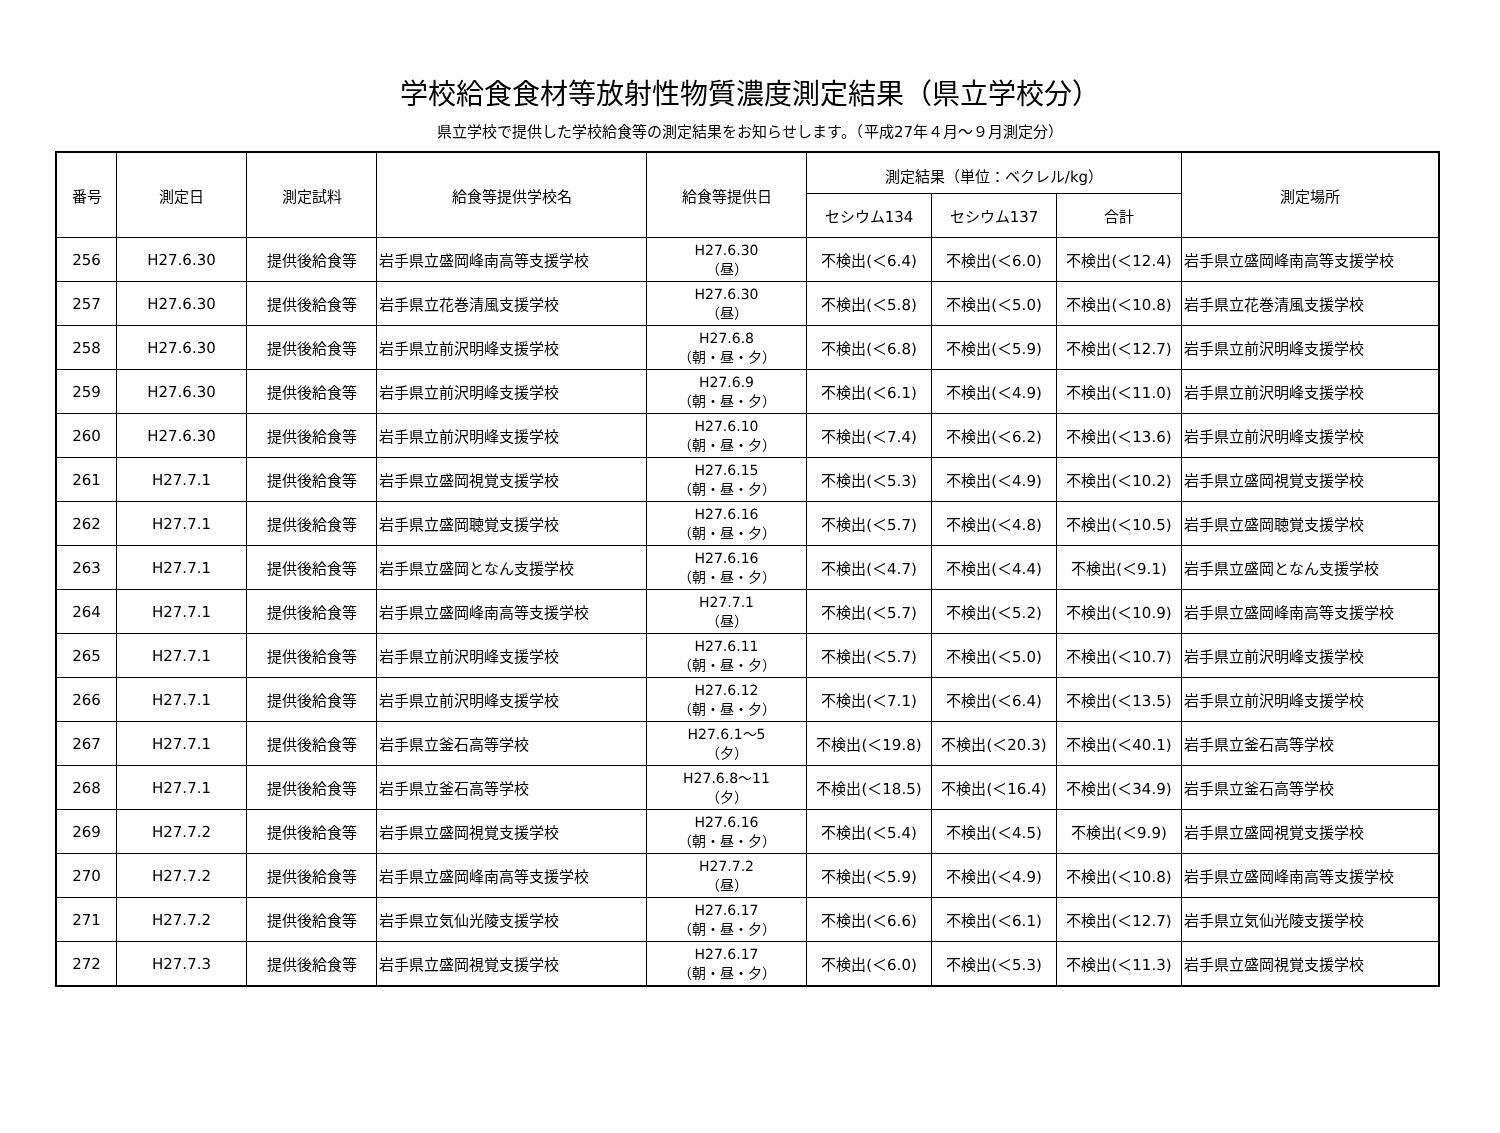学校給食食材等放射性物質濃度測定結果（県立学校分）
県立学校で提供した学校給食等の測定結果をお知らせします。（平成27年４月～９月測定分）
| 番号 | 測定日 | 測定試料 | 給食等提供学校名 | 給食等提供日 | 測定結果（単位：ベクレル/kg） | | | 測定場所 |
| --- | --- | --- | --- | --- | --- | --- | --- | --- |
| | | | | | セシウム134 | セシウム137 | 合計 | |
| 256 | H27.6.30 | 提供後給食等 | 岩手県立盛岡峰南高等支援学校 | H27.6.30 （昼） | 不検出(＜6.4) | 不検出(＜6.0) | 不検出(＜12.4) | 岩手県立盛岡峰南高等支援学校 |
| 257 | H27.6.30 | 提供後給食等 | 岩手県立花巻清風支援学校 | H27.6.30 （昼） | 不検出(＜5.8) | 不検出(＜5.0) | 不検出(＜10.8) | 岩手県立花巻清風支援学校 |
| 258 | H27.6.30 | 提供後給食等 | 岩手県立前沢明峰支援学校 | H27.6.8 （朝・昼・夕） | 不検出(＜6.8) | 不検出(＜5.9) | 不検出(＜12.7) | 岩手県立前沢明峰支援学校 |
| 259 | H27.6.30 | 提供後給食等 | 岩手県立前沢明峰支援学校 | H27.6.9 （朝・昼・夕） | 不検出(＜6.1) | 不検出(＜4.9) | 不検出(＜11.0) | 岩手県立前沢明峰支援学校 |
| 260 | H27.6.30 | 提供後給食等 | 岩手県立前沢明峰支援学校 | H27.6.10 （朝・昼・夕） | 不検出(＜7.4) | 不検出(＜6.2) | 不検出(＜13.6) | 岩手県立前沢明峰支援学校 |
| 261 | H27.7.1 | 提供後給食等 | 岩手県立盛岡視覚支援学校 | H27.6.15 （朝・昼・夕） | 不検出(＜5.3) | 不検出(＜4.9) | 不検出(＜10.2) | 岩手県立盛岡視覚支援学校 |
| 262 | H27.7.1 | 提供後給食等 | 岩手県立盛岡聴覚支援学校 | H27.6.16 （朝・昼・夕） | 不検出(＜5.7) | 不検出(＜4.8) | 不検出(＜10.5) | 岩手県立盛岡聴覚支援学校 |
| 263 | H27.7.1 | 提供後給食等 | 岩手県立盛岡となん支援学校 | H27.6.16 （朝・昼・夕） | 不検出(＜4.7) | 不検出(＜4.4) | 不検出(＜9.1) | 岩手県立盛岡となん支援学校 |
| 264 | H27.7.1 | 提供後給食等 | 岩手県立盛岡峰南高等支援学校 | H27.7.1 （昼） | 不検出(＜5.7) | 不検出(＜5.2) | 不検出(＜10.9) | 岩手県立盛岡峰南高等支援学校 |
| 265 | H27.7.1 | 提供後給食等 | 岩手県立前沢明峰支援学校 | H27.6.11 （朝・昼・夕） | 不検出(＜5.7) | 不検出(＜5.0) | 不検出(＜10.7) | 岩手県立前沢明峰支援学校 |
| 266 | H27.7.1 | 提供後給食等 | 岩手県立前沢明峰支援学校 | H27.6.12 （朝・昼・夕） | 不検出(＜7.1) | 不検出(＜6.4) | 不検出(＜13.5) | 岩手県立前沢明峰支援学校 |
| 267 | H27.7.1 | 提供後給食等 | 岩手県立釜石高等学校 | H27.6.1～5 （夕） | 不検出(＜19.8) | 不検出(＜20.3) | 不検出(＜40.1) | 岩手県立釜石高等学校 |
| 268 | H27.7.1 | 提供後給食等 | 岩手県立釜石高等学校 | H27.6.8～11 （夕） | 不検出(＜18.5) | 不検出(＜16.4) | 不検出(＜34.9) | 岩手県立釜石高等学校 |
| 269 | H27.7.2 | 提供後給食等 | 岩手県立盛岡視覚支援学校 | H27.6.16 （朝・昼・夕） | 不検出(＜5.4) | 不検出(＜4.5) | 不検出(＜9.9) | 岩手県立盛岡視覚支援学校 |
| 270 | H27.7.2 | 提供後給食等 | 岩手県立盛岡峰南高等支援学校 | H27.7.2 （昼） | 不検出(＜5.9) | 不検出(＜4.9) | 不検出(＜10.8) | 岩手県立盛岡峰南高等支援学校 |
| 271 | H27.7.2 | 提供後給食等 | 岩手県立気仙光陵支援学校 | H27.6.17 （朝・昼・夕） | 不検出(＜6.6) | 不検出(＜6.1) | 不検出(＜12.7) | 岩手県立気仙光陵支援学校 |
| 272 | H27.7.3 | 提供後給食等 | 岩手県立盛岡視覚支援学校 | H27.6.17 （朝・昼・夕） | 不検出(＜6.0) | 不検出(＜5.3) | 不検出(＜11.3) | 岩手県立盛岡視覚支援学校 |